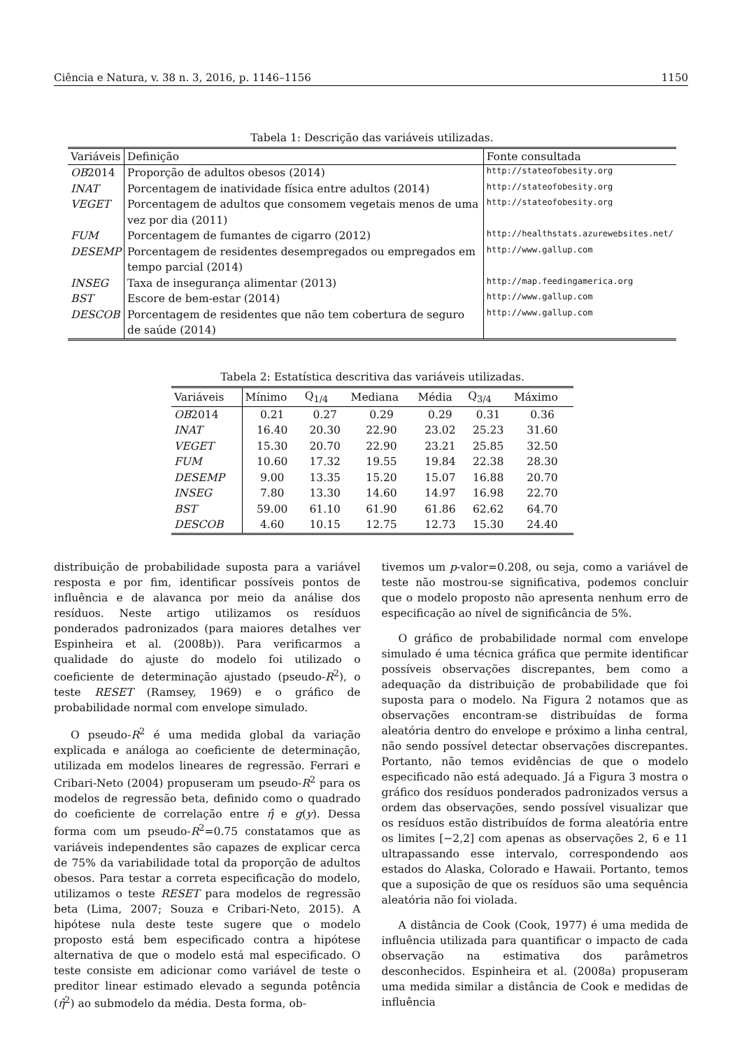Ciência e Natura, v. 38 n. 3, 2016, p. 1146–1156 1150
Tabela 1: Descrição das variáveis utilizadas.
| Variáveis | Definição | Fonte consultada |
| --- | --- | --- |
| OB 2014 | Proporção de adultos obesos (2014) | http://stateofobesity.org |
| INAT | Porcentagem de inatividade física entre adultos (2014) | http://stateofobesity.org |
| VEGET | Porcentagem de adultos que consomem vegetais menos de uma vez por dia (2011) | http://stateofobesity.org |
| FUM | Porcentagem de fumantes de cigarro (2012) | http://healthstats.azurewebsites.net/ |
| DESEMP | Porcentagem de residentes desempregados ou empregados em tempo parcial (2014) | http://www.gallup.com |
| INSEG | Taxa de insegurança alimentar (2013) | http://map.feedingamerica.org |
| BST | Escore de bem-estar (2014) | http://www.gallup.com |
| DESCOB | Porcentagem de residentes que não tem cobertura de seguro de saúde (2014) | http://www.gallup.com |
Tabela 2: Estatística descritiva das variáveis utilizadas.
| Variáveis | Mínimo | Q<sub>1/4</sub> | Mediana | Média | Q<sub>3/4</sub> | Máximo |
| --- | --- | --- | --- | --- | --- | --- |
| OB 2014 | 0.21 | 0.27 | 0.29 | 0.29 | 0.31 | 0.36 |
| INAT | 16.40 | 20.30 | 22.90 | 23.02 | 25.23 | 31.60 |
| VEGET | 15.30 | 20.70 | 22.90 | 23.21 | 25.85 | 32.50 |
| FUM | 10.60 | 17.32 | 19.55 | 19.84 | 22.38 | 28.30 |
| DESEMP | 9.00 | 13.35 | 15.20 | 15.07 | 16.88 | 20.70 |
| INSEG | 7.80 | 13.30 | 14.60 | 14.97 | 16.98 | 22.70 |
| BST | 59.00 | 61.10 | 61.90 | 61.86 | 62.62 | 64.70 |
| DESCOB | 4.60 | 10.15 | 12.75 | 12.73 | 15.30 | 24.40 |
distribuição de probabilidade suposta para a variável resposta e por fim, identificar possíveis pontos de influência e de alavanca por meio da análise dos resíduos. Neste artigo utilizamos os resíduos ponderados padronizados (para maiores detalhes ver Espinheira et al. (2008b)). Para verificarmos a qualidade do ajuste do modelo foi utilizado o coeficiente de determinação ajustado (pseudo-R<sup>2</sup>), o teste RESET (Ramsey, 1969) e o gráfico de probabilidade normal com envelope simulado.
O pseudo-R<sup>2</sup> é uma medida global da variação explicada e análoga ao coeficiente de determinação, utilizada em modelos lineares de regressão. Ferrari e Cribari-Neto (2004) propuseram um pseudo-R<sup>2</sup> para os modelos de regressão beta, definido como o quadrado do coeficiente de correlação entre η̂ e g(y). Dessa forma com um pseudo-R<sup>2</sup>=0.75 constatamos que as variáveis independentes são capazes de explicar cerca de 75% da variabilidade total da proporção de adultos obesos. Para testar a correta especificação do modelo, utilizamos o teste RESET para modelos de regressão beta (Lima, 2007; Souza e Cribari-Neto, 2015). A hipótese nula deste teste sugere que o modelo proposto está bem especificado contra a hipótese alternativa de que o modelo está mal especificado. O teste consiste em adicionar como variável de teste o preditor linear estimado elevado a segunda potência (η̂<sup>2</sup>) ao submodelo da média. Desta forma, ob-
tivemos um p-valor=0.208, ou seja, como a variável de teste não mostrou-se significativa, podemos concluir que o modelo proposto não apresenta nenhum erro de especificação ao nível de significância de 5%.
O gráfico de probabilidade normal com envelope simulado é uma técnica gráfica que permite identificar possíveis observações discrepantes, bem como a adequação da distribuição de probabilidade que foi suposta para o modelo. Na Figura 2 notamos que as observações encontram-se distribuídas de forma aleatória dentro do envelope e próximo a linha central, não sendo possível detectar observações discrepantes. Portanto, não temos evidências de que o modelo especificado não está adequado. Já a Figura 3 mostra o gráfico dos resíduos ponderados padronizados versus a ordem das observações, sendo possível visualizar que os resíduos estão distribuídos de forma aleatória entre os limites [−2,2] com apenas as observações 2, 6 e 11 ultrapassando esse intervalo, correspondendo aos estados do Alaska, Colorado e Hawaii. Portanto, temos que a suposição de que os resíduos são uma sequência aleatória não foi violada.
A distância de Cook (Cook, 1977) é uma medida de influência utilizada para quantificar o impacto de cada observação na estimativa dos parâmetros desconhecidos. Espinheira et al. (2008a) propuseram uma medida similar a distância de Cook e medidas de influência